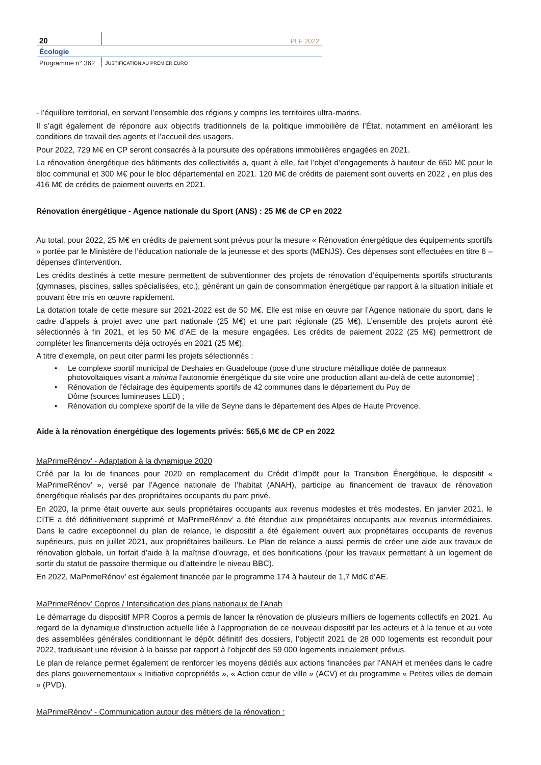20
PLF 2022
Écologie
Programme n° 362
JUSTIFICATION AU PREMIER EURO
- l’équilibre territorial, en servant l’ensemble des régions y compris les territoires ultra-marins.
Il s’agit également de répondre aux objectifs traditionnels de la politique immobilière de l’État, notamment en améliorant les conditions de travail des agents et l’accueil des usagers.
Pour 2022, 729 M€ en CP seront consacrés à la poursuite des opérations immobilières engagées en 2021.
La rénovation énergétique des bâtiments des collectivités a, quant à elle, fait l’objet d’engagements à hauteur de 650 M€ pour le bloc communal et 300 M€ pour le bloc départemental en 2021. 120 M€ de crédits de paiement sont ouverts en 2022 , en plus des 416 M€ de crédits de paiement ouverts en 2021.
Rénovation énergétique - Agence nationale du Sport (ANS) : 25 M€ de CP en 2022
Au total, pour 2022, 25 M€ en crédits de paiement sont prévus pour la mesure « Rénovation énergétique des équipements sportifs » portée par le Ministère de l’éducation nationale de la jeunesse et des sports (MENJS). Ces dépenses sont effectuées en titre 6 – dépenses d'intervention.
Les crédits destinés à cette mesure permettent de subventionner des projets de rénovation d’équipements sportifs structurants (gymnases, piscines, salles spécialisées, etc.), générant un gain de consommation énergétique par rapport à la situation initiale et pouvant être mis en œuvre rapidement.
La dotation totale de cette mesure sur 2021-2022 est de 50 M€. Elle est mise en œuvre par l’Agence nationale du sport, dans le cadre d’appels à projet avec une part nationale (25 M€) et une part régionale (25 M€). L’ensemble des projets auront été sélectionnés à fin 2021, et les 50 M€ d’AE de la mesure engagées. Les crédits de paiement 2022 (25 M€) permettront de compléter les financements déjà octroyés en 2021 (25 M€).
A titre d’exemple, on peut citer parmi les projets sélectionnés :
• Le complexe sportif municipal de Deshaies en Guadeloupe (pose d’une structure métallique dotée de panneaux photovoltaïques visant a minima l’autonomie énergétique du site voire une production allant au-delà de cette autonomie) ;
• Rénovation de l’éclairage des équipements sportifs de 42 communes dans le département du Puy de
Dôme (sources lumineuses LED) ;
• Rénovation du complexe sportif de la ville de Seyne dans le département des Alpes de Haute Provence.
Aide à la rénovation énergétique des logements privés: 565,6 M€ de CP en 2022
MaPrimeRénov' - Adaptation à la dynamique 2020
Créé par la loi de finances pour 2020 en remplacement du Crédit d’Impôt pour la Transition Énergétique, le dispositif « MaPrimeRénov’ », versé par l’Agence nationale de l’habitat (ANAH), participe au financement de travaux de rénovation énergétique réalisés par des propriétaires occupants du parc privé.
En 2020, la prime était ouverte aux seuls propriétaires occupants aux revenus modestes et très modestes. En janvier 2021, le CITE a été définitivement supprimé et MaPrimeRénov’ a été étendue aux propriétaires occupants aux revenus intermédiaires. Dans le cadre exceptionnel du plan de relance, le dispositif a été également ouvert aux propriétaires occupants de revenus supérieurs, puis en juillet 2021, aux propriétaires bailleurs. Le Plan de relance a aussi permis de créer une aide aux travaux de rénovation globale, un forfait d’aide à la maîtrise d’ouvrage, et des bonifications (pour les travaux permettant à un logement de sortir du statut de passoire thermique ou d’atteindre le niveau BBC).
En 2022, MaPrimeRénov’ est également financée par le programme 174 à hauteur de 1,7 Md€ d’AE.
MaPrimeRénov' Copros / Intensification des plans nationaux de l'Anah
Le démarrage du dispositif MPR Copros a permis de lancer la rénovation de plusieurs milliers de logements collectifs en 2021. Au regard de la dynamique d’instruction actuelle liée à l’appropriation de ce nouveau dispositif par les acteurs et à la tenue et au vote des assemblées générales conditionnant le dépôt définitif des dossiers, l’objectif 2021 de 28 000 logements est reconduit pour 2022, traduisant une révision à la baisse par rapport à l’objectif des 59 000 logements initialement prévus.
Le plan de relance permet également de renforcer les moyens dédiés aux actions financées par l’ANAH et menées dans le cadre des plans gouvernementaux « Initiative copropriétés », « Action cœur de ville » (ACV) et du programme « Petites villes de demain » (PVD).
MaPrimeRénov' - Communication autour des métiers de la rénovation :